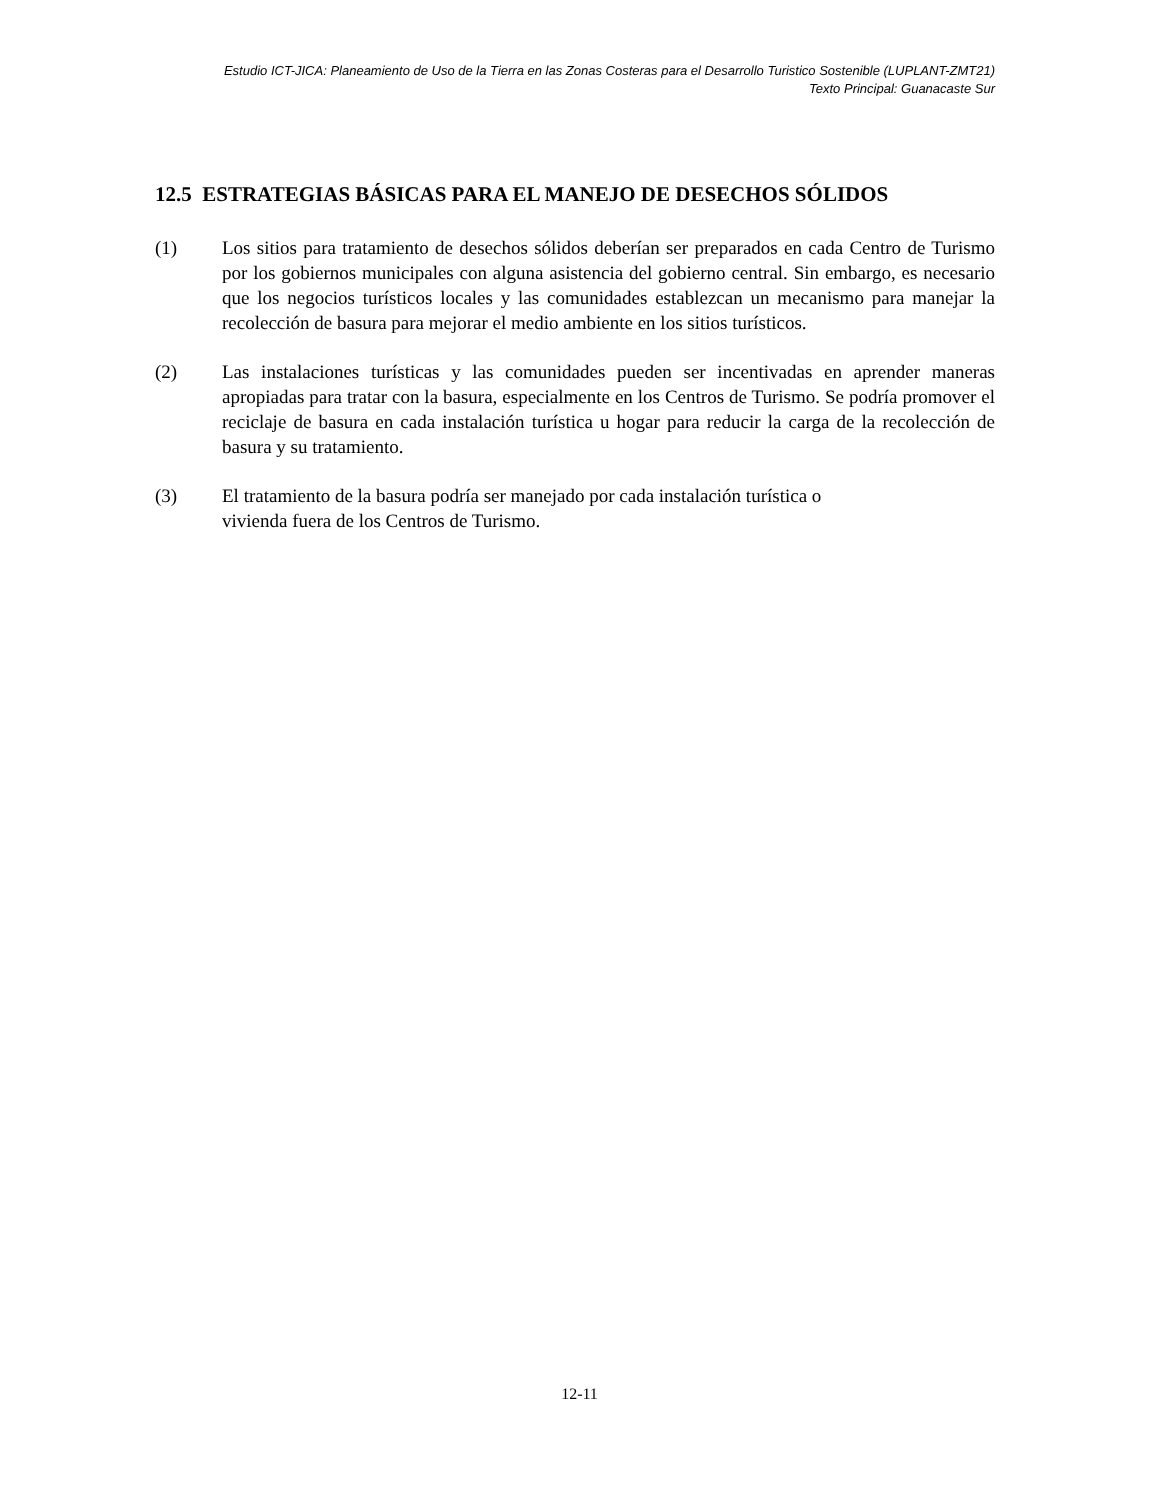Estudio ICT-JICA: Planeamiento de Uso de la Tierra en las Zonas Costeras para el Desarrollo Turistico Sostenible (LUPLANT-ZMT21)
Texto Principal: Guanacaste Sur
12.5 ESTRATEGIAS BÁSICAS PARA EL MANEJO DE DESECHOS SÓLIDOS
(1) Los sitios para tratamiento de desechos sólidos deberían ser preparados en cada Centro de Turismo por los gobiernos municipales con alguna asistencia del gobierno central. Sin embargo, es necesario que los negocios turísticos locales y las comunidades establezcan un mecanismo para manejar la recolección de basura para mejorar el medio ambiente en los sitios turísticos.
(2) Las instalaciones turísticas y las comunidades pueden ser incentivadas en aprender maneras apropiadas para tratar con la basura, especialmente en los Centros de Turismo. Se podría promover el reciclaje de basura en cada instalación turística u hogar para reducir la carga de la recolección de basura y su tratamiento.
(3) El tratamiento de la basura podría ser manejado por cada instalación turística o
vivienda fuera de los Centros de Turismo.
12-11